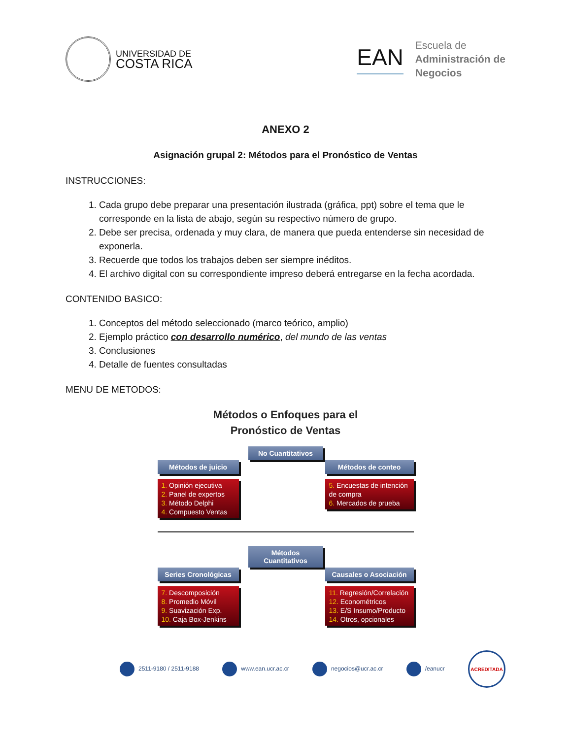UNIVERSIDAD DE
COSTA RICA
EAN
Escuela de
Administración de
Negocios
ANEXO 2
Asignación grupal 2: Métodos para el Pronóstico de Ventas
INSTRUCCIONES:
1. Cada grupo debe preparar una presentación ilustrada (gráfica, ppt) sobre el tema que le corresponde en la lista de abajo, según su respectivo número de grupo.
2. Debe ser precisa, ordenada y muy clara, de manera que pueda entenderse sin necesidad de exponerla.
3. Recuerde que todos los trabajos deben ser siempre inéditos.
4. El archivo digital con su correspondiente impreso deberá entregarse en la fecha acordada.
CONTENIDO BASICO:
1. Conceptos del método seleccionado (marco teórico, amplio)
2. Ejemplo práctico con desarrollo numérico, del mundo de las ventas
3. Conclusiones
4. Detalle de fuentes consultadas
MENU DE METODOS:
Métodos o Enfoques para el
Pronóstico de Ventas
No Cuantitativos
Métodos de juicio
1. Opinión ejecutiva
2. Panel de expertos
3. Método Delphi
4. Compuesto Ventas
Métodos de conteo
5. Encuestas de intención de compra
6. Mercados de prueba
Métodos Cuantitativos
Series Cronológicas
7. Descomposición
8. Promedio Móvil
9. Suavización Exp.
10. Caja Box-Jenkins
Causales o Asociación
11. Regresión/Correlación
12. Econométricos
13. E/S Insumo/Producto
14. Otros, opcionales
2511-9180 / 2511-9188 www.ean.ucr.ac.cr negocios@ucr.ac.cr /eanucr
ACREDITADA